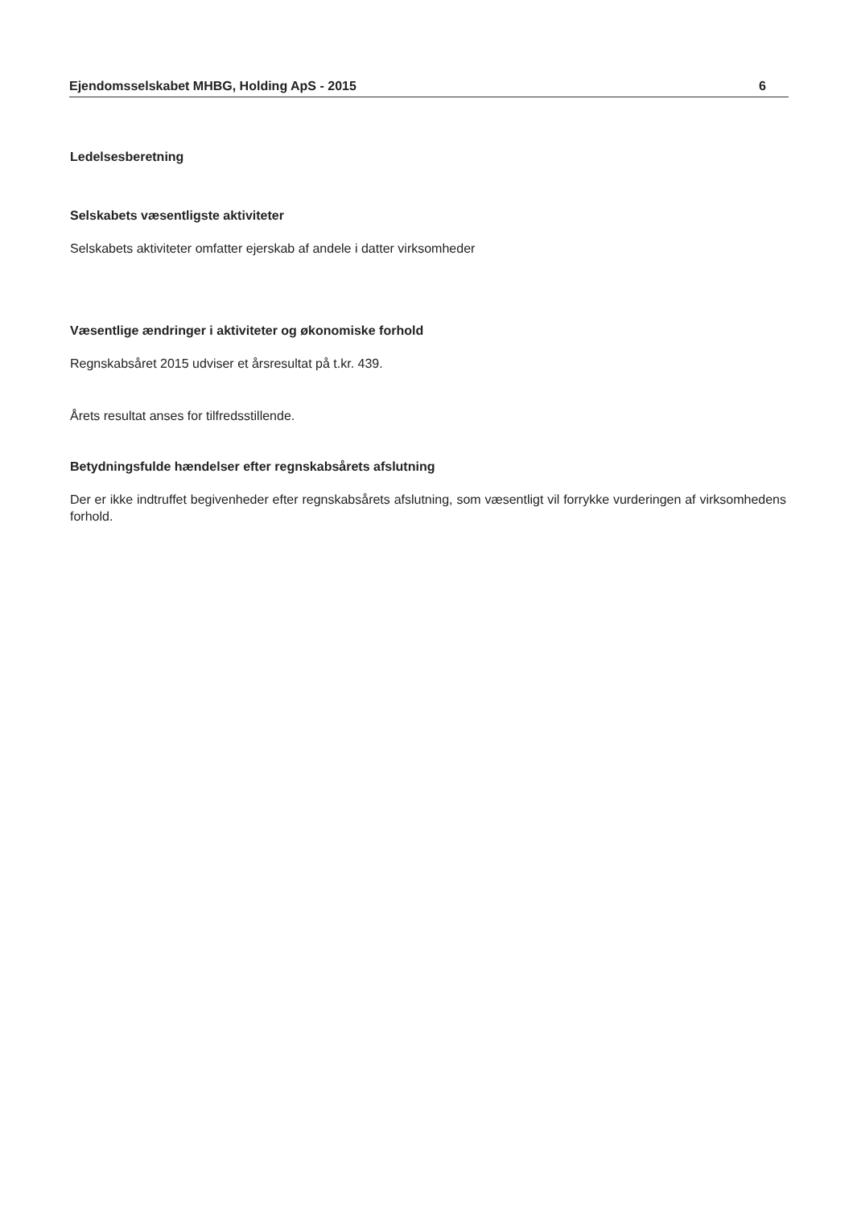Ejendomsselskabet MHBG, Holding ApS - 2015 6
Ledelsesberetning
Selskabets væsentligste aktiviteter
Selskabets aktiviteter omfatter ejerskab af andele i datter virksomheder
Væsentlige ændringer i aktiviteter og økonomiske forhold
Regnskabsåret 2015 udviser et årsresultat på t.kr. 439.
Årets resultat anses for tilfredsstillende.
Betydningsfulde hændelser efter regnskabsårets afslutning
Der er ikke indtruffet begivenheder efter regnskabsårets afslutning, som væsentligt vil forrykke vurderingen af virksomhedens forhold.